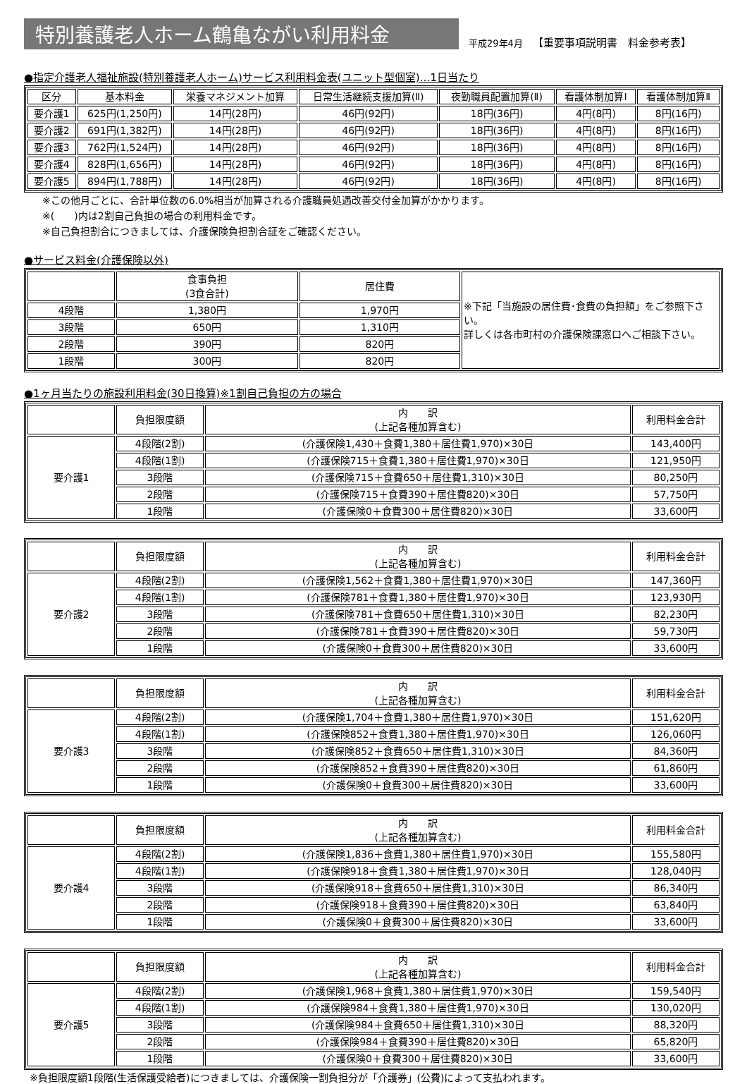特別養護老人ホーム鶴亀ながい利用料金
平成29年4月
【重要事項説明書　料金参考表】
●指定介護老人福祉施設(特別養護老人ホーム)サービス利用料金表(ユニット型個室)…1日当たり
| 区分 | 基本料金 | 栄養マネジメント加算 | 日常生活継続支援加算(Ⅱ) | 夜勤職員配置加算(Ⅱ) | 看護体制加算Ⅰ | 看護体制加算Ⅱ |
| --- | --- | --- | --- | --- | --- | --- |
| 要介護1 | 625円(1,250円) | 14円(28円) | 46円(92円) | 18円(36円) | 4円(8円) | 8円(16円) |
| 要介護2 | 691円(1,382円) | 14円(28円) | 46円(92円) | 18円(36円) | 4円(8円) | 8円(16円) |
| 要介護3 | 762円(1,524円) | 14円(28円) | 46円(92円) | 18円(36円) | 4円(8円) | 8円(16円) |
| 要介護4 | 828円(1,656円) | 14円(28円) | 46円(92円) | 18円(36円) | 4円(8円) | 8円(16円) |
| 要介護5 | 894円(1,788円) | 14円(28円) | 46円(92円) | 18円(36円) | 4円(8円) | 8円(16円) |
※この他月ごとに、合計単位数の6.0%相当が加算される介護職員処遇改善交付金加算がかかります。
※(　　)内は2割自己負担の場合の利用料金です。
※自己負担割合につきましては、介護保険負担割合証をご確認ください。
●サービス料金(介護保険以外)
| | 食事負担 (3食合計) | 居住費 | ※下記「当施設の居住費･食費の負担額」をご参照下さい。 詳しくは各市町村の介護保険課窓口へご相談下さい。 |
| 4段階 | 1,380円 | 1,970円 | |
| 3段階 | 650円 | 1,310円 | |
| 2段階 | 390円 | 820円 | |
| 1段階 | 300円 | 820円 | |
●1ヶ月当たりの施設利用料金(30日換算)※1割自己負担の方の場合
| | 負担限度額 | 内 訳 (上記各種加算含む) | 利用料金合計 |
| --- | --- | --- | --- |
| 要介護1 | 4段階(2割) | (介護保険1,430＋食費1,380＋居住費1,970)×30日 | 143,400円 |
| | 4段階(1割) | (介護保険715＋食費1,380＋居住費1,970)×30日 | 121,950円 |
| | 3段階 | (介護保険715＋食費650＋居住費1,310)×30日 | 80,250円 |
| | 2段階 | (介護保険715＋食費390＋居住費820)×30日 | 57,750円 |
| | 1段階 | (介護保険0＋食費300＋居住費820)×30日 | 33,600円 |
| | 負担限度額 | 内 訳 (上記各種加算含む) | 利用料金合計 |
| --- | --- | --- | --- |
| 要介護2 | 4段階(2割) | (介護保険1,562＋食費1,380＋居住費1,970)×30日 | 147,360円 |
| | 4段階(1割) | (介護保険781＋食費1,380＋居住費1,970)×30日 | 123,930円 |
| | 3段階 | (介護保険781＋食費650＋居住費1,310)×30日 | 82,230円 |
| | 2段階 | (介護保険781＋食費390＋居住費820)×30日 | 59,730円 |
| | 1段階 | (介護保険0＋食費300＋居住費820)×30日 | 33,600円 |
| | 負担限度額 | 内 訳 (上記各種加算含む) | 利用料金合計 |
| --- | --- | --- | --- |
| 要介護3 | 4段階(2割) | (介護保険1,704＋食費1,380＋居住費1,970)×30日 | 151,620円 |
| | 4段階(1割) | (介護保険852＋食費1,380＋居住費1,970)×30日 | 126,060円 |
| | 3段階 | (介護保険852＋食費650＋居住費1,310)×30日 | 84,360円 |
| | 2段階 | (介護保険852＋食費390＋居住費820)×30日 | 61,860円 |
| | 1段階 | (介護保険0＋食費300＋居住費820)×30日 | 33,600円 |
| | 負担限度額 | 内 訳 (上記各種加算含む) | 利用料金合計 |
| --- | --- | --- | --- |
| 要介護4 | 4段階(2割) | (介護保険1,836＋食費1,380＋居住費1,970)×30日 | 155,580円 |
| | 4段階(1割) | (介護保険918＋食費1,380＋居住費1,970)×30日 | 128,040円 |
| | 3段階 | (介護保険918＋食費650＋居住費1,310)×30日 | 86,340円 |
| | 2段階 | (介護保険918＋食費390＋居住費820)×30日 | 63,840円 |
| | 1段階 | (介護保険0＋食費300＋居住費820)×30日 | 33,600円 |
| | 負担限度額 | 内 訳 (上記各種加算含む) | 利用料金合計 |
| --- | --- | --- | --- |
| 要介護5 | 4段階(2割) | (介護保険1,968＋食費1,380＋居住費1,970)×30日 | 159,540円 |
| | 4段階(1割) | (介護保険984＋食費1,380＋居住費1,970)×30日 | 130,020円 |
| | 3段階 | (介護保険984＋食費650＋居住費1,310)×30日 | 88,320円 |
| | 2段階 | (介護保険984＋食費390＋居住費820)×30日 | 65,820円 |
| | 1段階 | (介護保険0＋食費300＋居住費820)×30日 | 33,600円 |
※負担限度額1段階(生活保護受給者)につきましては、介護保険一割負担分が「介護券」(公費)によって支払われます。